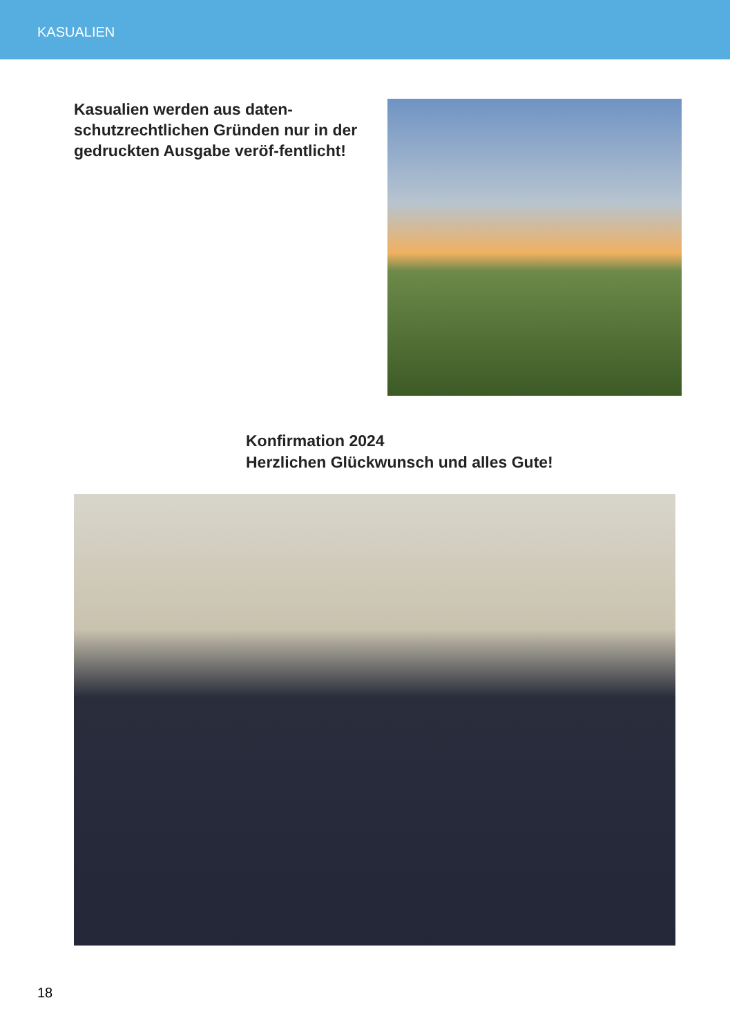KASUALIEN
Kasualien werden aus daten-schutzrechtlichen Gründen nur in der gedruckten Ausgabe veröf-fentlicht!
Konfirmation 2024
Herzlichen Glückwunsch und alles Gute!
18